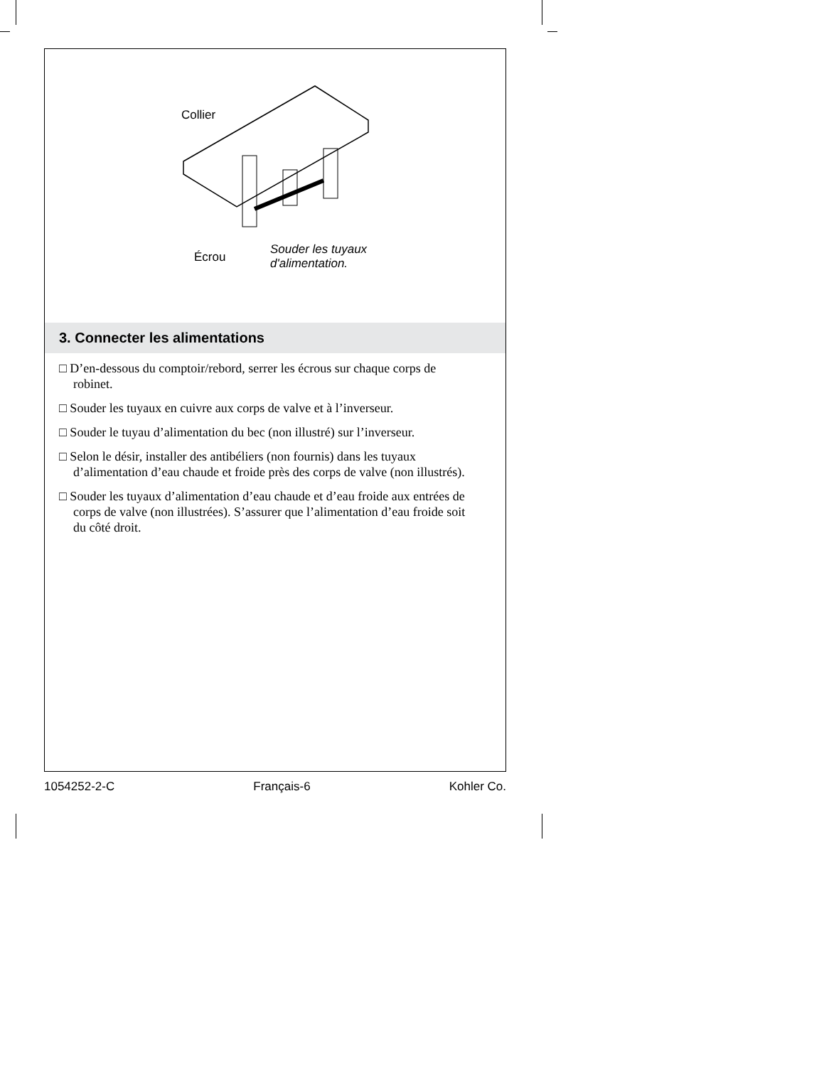Collier
Écrou
Souder les tuyaux
d'alimentation.
3. Connecter les alimentations
□ D’en-dessous du comptoir/rebord, serrer les écrous sur chaque corps de robinet.
□ Souder les tuyaux en cuivre aux corps de valve et à l’inverseur.
□ Souder le tuyau d’alimentation du bec (non illustré) sur l’inverseur.
□ Selon le désir, installer des antibéliers (non fournis) dans les tuyaux d’alimentation d’eau chaude et froide près des corps de valve (non illustrés).
□ Souder les tuyaux d’alimentation d’eau chaude et d’eau froide aux entrées de corps de valve (non illustrées). S’assurer que l’alimentation d’eau froide soit du côté droit.
1054252-2-C Français-6 Kohler Co.